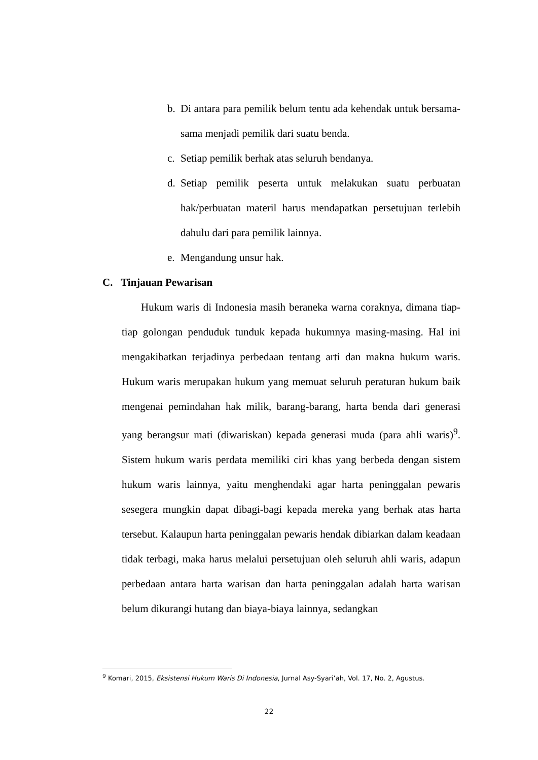b. Di antara para pemilik belum tentu ada kehendak untuk bersama-sama menjadi pemilik dari suatu benda.
c. Setiap pemilik berhak atas seluruh bendanya.
d. Setiap pemilik peserta untuk melakukan suatu perbuatan hak/perbuatan materil harus mendapatkan persetujuan terlebih dahulu dari para pemilik lainnya.
e. Mengandung unsur hak.
C. Tinjauan Pewarisan
Hukum waris di Indonesia masih beraneka warna coraknya, dimana tiap-tiap golongan penduduk tunduk kepada hukumnya masing-masing. Hal ini mengakibatkan terjadinya perbedaan tentang arti dan makna hukum waris. Hukum waris merupakan hukum yang memuat seluruh peraturan hukum baik mengenai pemindahan hak milik, barang-barang, harta benda dari generasi yang berangsur mati (diwariskan) kepada generasi muda (para ahli waris)<sup>9</sup>. Sistem hukum waris perdata memiliki ciri khas yang berbeda dengan sistem hukum waris lainnya, yaitu menghendaki agar harta peninggalan pewaris sesegera mungkin dapat dibagi-bagi kepada mereka yang berhak atas harta tersebut. Kalaupun harta peninggalan pewaris hendak dibiarkan dalam keadaan tidak terbagi, maka harus melalui persetujuan oleh seluruh ahli waris, adapun perbedaan antara harta warisan dan harta peninggalan adalah harta warisan belum dikurangi hutang dan biaya-biaya lainnya, sedangkan
<sup>9</sup> Komari, 2015, Eksistensi Hukum Waris Di Indonesia, Jurnal Asy-Syari’ah, Vol. 17, No. 2, Agustus.
22